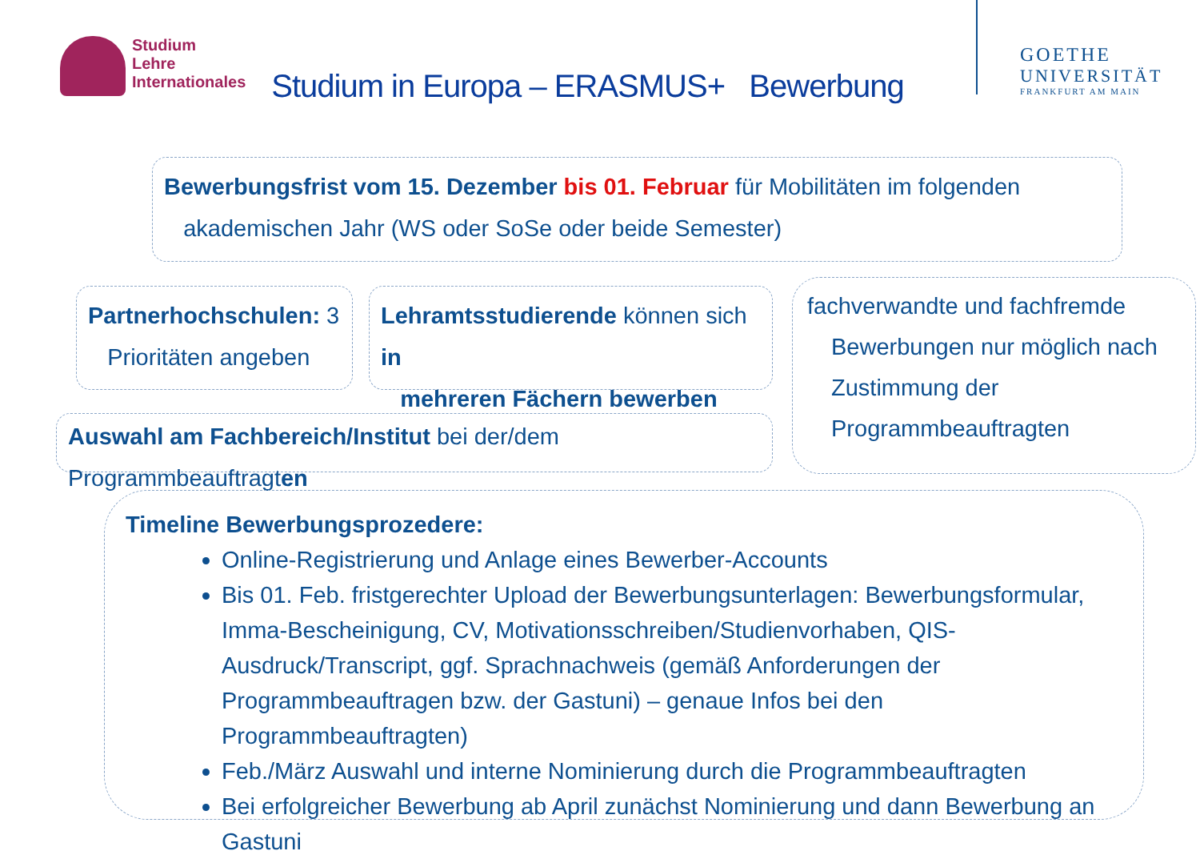Studium
Lehre
Internationales
Studium in Europa – ERASMUS+ Bewerbung
GOETHE
UNIVERSITÄT
FRANKFURT AM MAIN
Bewerbungsfrist vom 15. Dezember bis 01. Februar für Mobilitäten im folgenden
akademischen Jahr (WS oder SoSe oder beide Semester)
Partnerhochschulen: 3
Prioritäten angeben
Lehramtsstudierende können sich in
mehreren Fächern bewerben
fachverwandte und fachfremde
Bewerbungen nur möglich nach
Zustimmung der
Programmbeauftragten
Auswahl am Fachbereich/Institut bei der/dem Programmbeauftragten
Timeline Bewerbungsprozedere:
Online-Registrierung und Anlage eines Bewerber-Accounts
Bis 01. Feb. fristgerechter Upload der Bewerbungsunterlagen: Bewerbungsformular, Imma-Bescheinigung, CV, Motivationsschreiben/Studienvorhaben, QIS-Ausdruck/Transcript, ggf. Sprachnachweis (gemäß Anforderungen der Programmbeauftragen bzw. der Gastuni) – genaue Infos bei den Programmbeauftragten)
Feb./März Auswahl und interne Nominierung durch die Programmbeauftragten
Bei erfolgreicher Bewerbung ab April zunächst Nominierung und dann Bewerbung an Gastuni